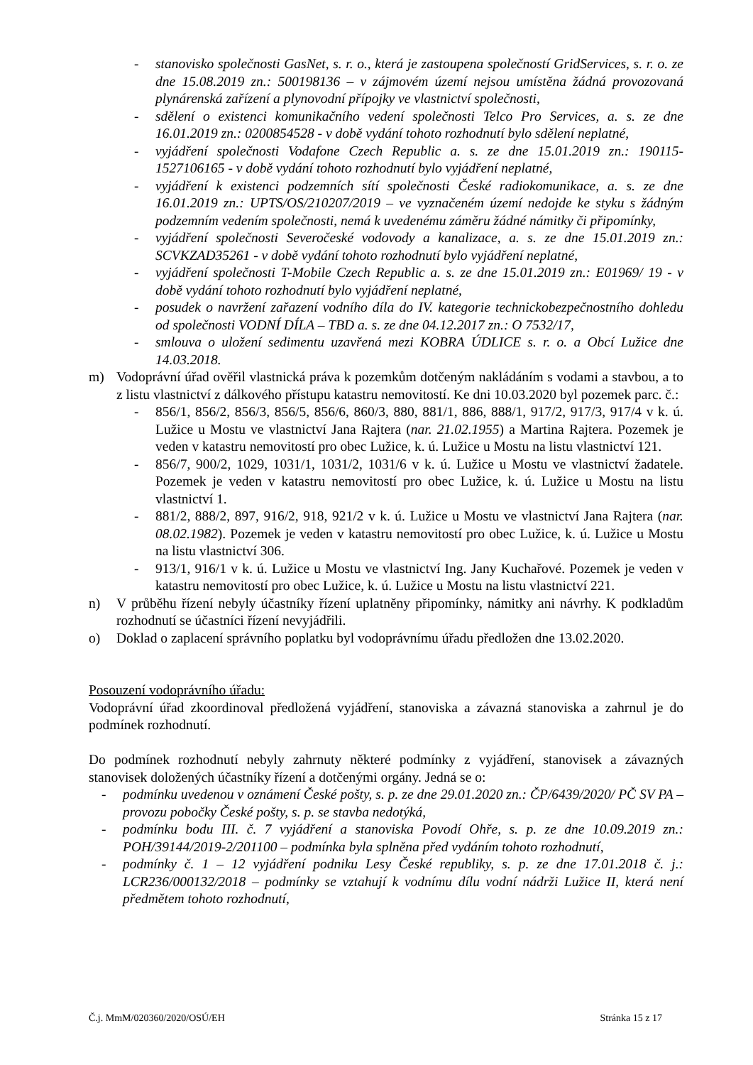- stanovisko společnosti GasNet, s. r. o., která je zastoupena společností GridServices, s. r. o. ze dne 15.08.2019 zn.: 500198136 – v zájmovém území nejsou umístěna žádná provozovaná plynárenská zařízení a plynovodní přípojky ve vlastnictví společnosti,
- sdělení o existenci komunikačního vedení společnosti Telco Pro Services, a. s. ze dne 16.01.2019 zn.: 0200854528 - v době vydání tohoto rozhodnutí bylo sdělení neplatné,
- vyjádření společnosti Vodafone Czech Republic a. s. ze dne 15.01.2019 zn.: 190115-1527106165 - v době vydání tohoto rozhodnutí bylo vyjádření neplatné,
- vyjádření k existenci podzemních sítí společnosti České radiokomunikace, a. s. ze dne 16.01.2019 zn.: UPTS/OS/210207/2019 – ve vyznačeném území nedojde ke styku s žádným podzemním vedením společnosti, nemá k uvedenému záměru žádné námitky či připomínky,
- vyjádření společnosti Severočeské vodovody a kanalizace, a. s. ze dne 15.01.2019 zn.: SCVKZAD35261 - v době vydání tohoto rozhodnutí bylo vyjádření neplatné,
- vyjádření společnosti T-Mobile Czech Republic a. s. ze dne 15.01.2019 zn.: E01969/ 19 - v době vydání tohoto rozhodnutí bylo vyjádření neplatné,
- posudek o navržení zařazení vodního díla do IV. kategorie technickobezpečnostního dohledu od společnosti VODNÍ DÍLA – TBD a. s. ze dne 04.12.2017 zn.: O 7532/17,
- smlouva o uložení sedimentu uzavřená mezi KOBRA ÚDLICE s. r. o. a Obcí Lužice dne 14.03.2018.
m) Vodoprávní úřad ověřil vlastnická práva k pozemkům dotčeným nakládáním s vodami a stavbou, a to z listu vlastnictví z dálkového přístupu katastru nemovitostí. Ke dni 10.03.2020 byl pozemek parc. č.:
- 856/1, 856/2, 856/3, 856/5, 856/6, 860/3, 880, 881/1, 886, 888/1, 917/2, 917/3, 917/4 v k. ú. Lužice u Mostu ve vlastnictví Jana Rajtera (nar. 21.02.1955) a Martina Rajtera. Pozemek je veden v katastru nemovitostí pro obec Lužice, k. ú. Lužice u Mostu na listu vlastnictví 121.
- 856/7, 900/2, 1029, 1031/1, 1031/2, 1031/6 v k. ú. Lužice u Mostu ve vlastnictví žadatele. Pozemek je veden v katastru nemovitostí pro obec Lužice, k. ú. Lužice u Mostu na listu vlastnictví 1.
- 881/2, 888/2, 897, 916/2, 918, 921/2 v k. ú. Lužice u Mostu ve vlastnictví Jana Rajtera (nar. 08.02.1982). Pozemek je veden v katastru nemovitostí pro obec Lužice, k. ú. Lužice u Mostu na listu vlastnictví 306.
- 913/1, 916/1 v k. ú. Lužice u Mostu ve vlastnictví Ing. Jany Kuchařové. Pozemek je veden v katastru nemovitostí pro obec Lužice, k. ú. Lužice u Mostu na listu vlastnictví 221.
n) V průběhu řízení nebyly účastníky řízení uplatněny připomínky, námitky ani návrhy. K podkladům rozhodnutí se účastníci řízení nevyjádřili.
o) Doklad o zaplacení správního poplatku byl vodoprávnímu úřadu předložen dne 13.02.2020.
Posouzení vodoprávního úřadu:
Vodoprávní úřad zkoordinoval předložená vyjádření, stanoviska a závazná stanoviska a zahrnul je do podmínek rozhodnutí.
Do podmínek rozhodnutí nebyly zahrnuty některé podmínky z vyjádření, stanovisek a závazných stanovisek doložených účastníky řízení a dotčenými orgány. Jedná se o:
- podmínku uvedenou v oznámení České pošty, s. p. ze dne 29.01.2020 zn.: ČP/6439/2020/ PČ SV PA – provozu pobočky České pošty, s. p. se stavba nedotýká,
- podmínku bodu III. č. 7 vyjádření a stanoviska Povodí Ohře, s. p. ze dne 10.09.2019 zn.: POH/39144/2019-2/201100 – podmínka byla splněna před vydáním tohoto rozhodnutí,
- podmínky č. 1 – 12 vyjádření podniku Lesy České republiky, s. p. ze dne 17.01.2018 č. j.: LCR236/000132/2018 – podmínky se vztahují k vodnímu dílu vodní nádrži Lužice II, která není předmětem tohoto rozhodnutí,
Č.j. MmM/020360/2020/OSÚ/EH Stránka 15 z 17